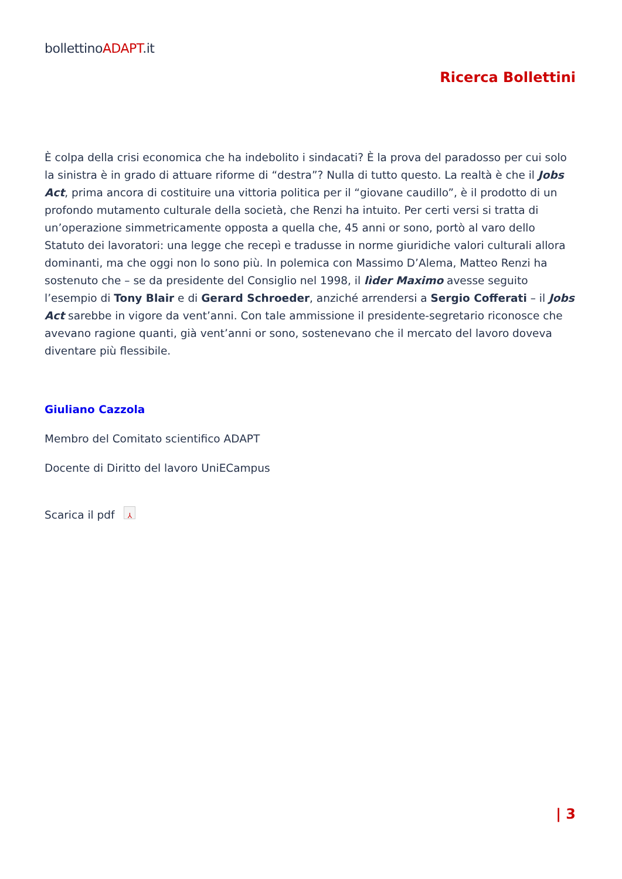bollettinoADAPT.it
Ricerca Bollettini
È colpa della crisi economica che ha indebolito i sindacati? È la prova del paradosso per cui solo la sinistra è in grado di attuare riforme di “destra”? Nulla di tutto questo. La realtà è che il Jobs Act, prima ancora di costituire una vittoria politica per il “giovane caudillo”, è il prodotto di un profondo mutamento culturale della società, che Renzi ha intuito. Per certi versi si tratta di un’operazione simmetricamente opposta a quella che, 45 anni or sono, portò al varo dello Statuto dei lavoratori: una legge che recepì e tradusse in norme giuridiche valori culturali allora dominanti, ma che oggi non lo sono più. In polemica con Massimo D’Alema, Matteo Renzi ha sostenuto che – se da presidente del Consiglio nel 1998, il lìder Maximo avesse seguito l’esempio di Tony Blair e di Gerard Schroeder, anziché arrendersi a Sergio Cofferati – il Jobs Act sarebbe in vigore da vent’anni. Con tale ammissione il presidente-segretario riconosce che avevano ragione quanti, già vent’anni or sono, sostenevano che il mercato del lavoro doveva diventare più flessibile.
Giuliano Cazzola
Membro del Comitato scientifico ADAPT
Docente di Diritto del lavoro UniECampus
Scarica il pdf ⅄
| 3